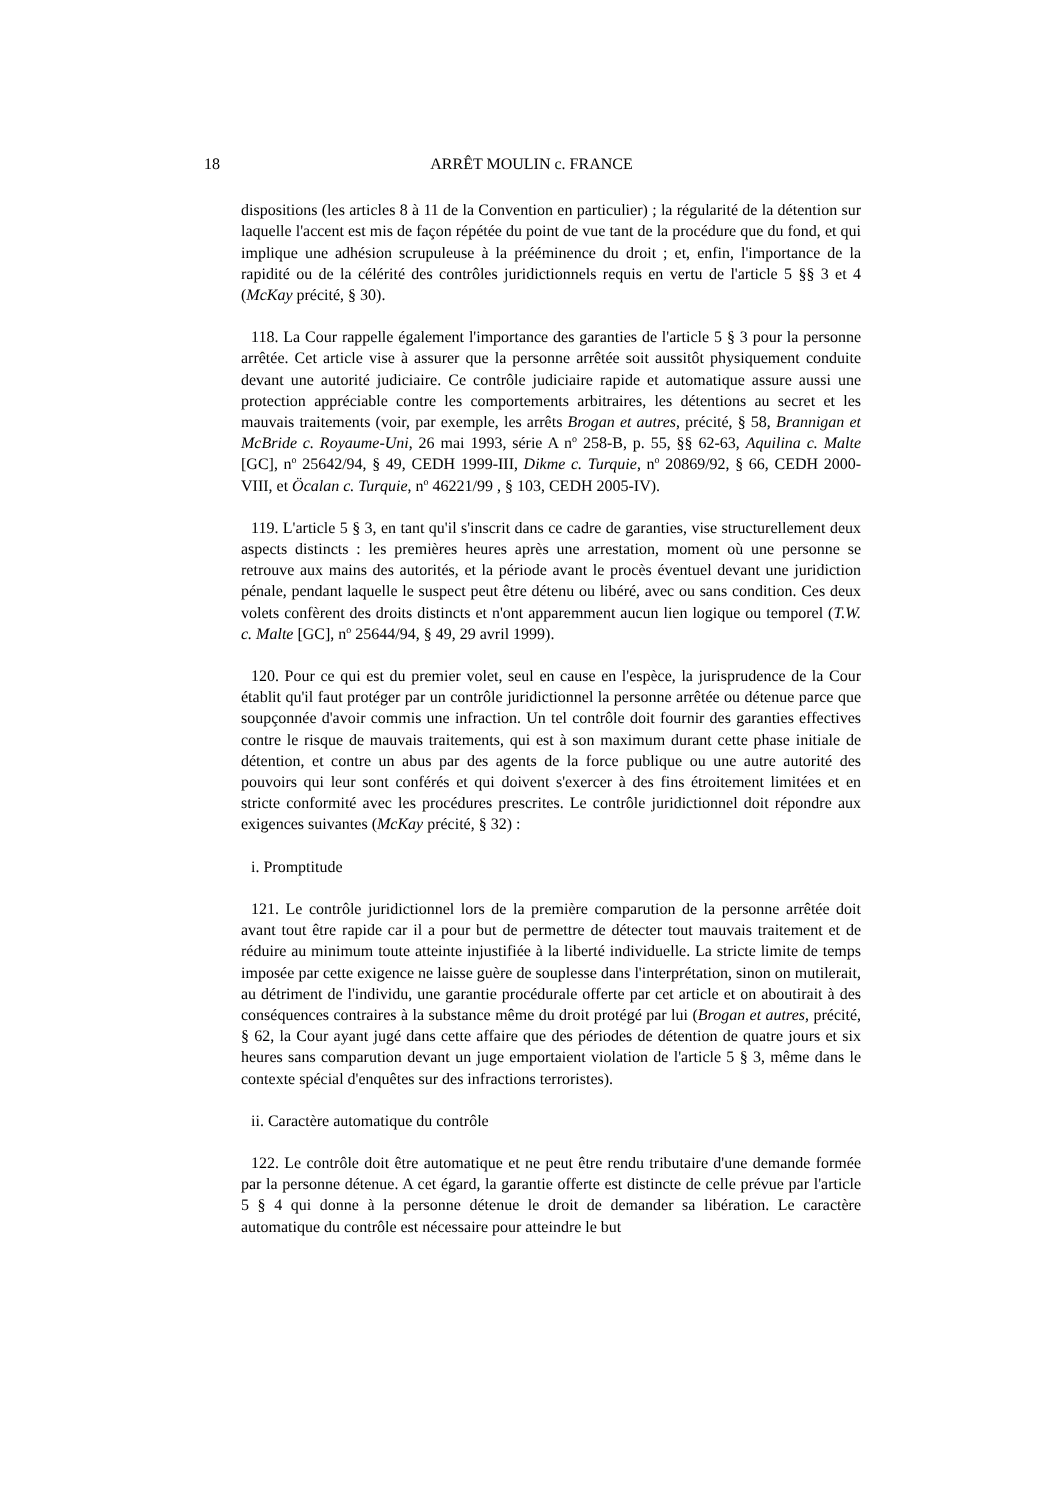18 ARRÊT MOULIN c. FRANCE
dispositions (les articles 8 à 11 de la Convention en particulier) ; la régularité de la détention sur laquelle l'accent est mis de façon répétée du point de vue tant de la procédure que du fond, et qui implique une adhésion scrupuleuse à la prééminence du droit ; et, enfin, l'importance de la rapidité ou de la célérité des contrôles juridictionnels requis en vertu de l'article 5 §§ 3 et 4 (McKay précité, § 30).
118. La Cour rappelle également l'importance des garanties de l'article 5 § 3 pour la personne arrêtée. Cet article vise à assurer que la personne arrêtée soit aussitôt physiquement conduite devant une autorité judiciaire. Ce contrôle judiciaire rapide et automatique assure aussi une protection appréciable contre les comportements arbitraires, les détentions au secret et les mauvais traitements (voir, par exemple, les arrêts Brogan et autres, précité, § 58, Brannigan et McBride c. Royaume-Uni, 26 mai 1993, série A n<sup>o</sup> 258-B, p. 55, §§ 62-63, Aquilina c. Malte [GC], n<sup>o</sup> 25642/94, § 49, CEDH 1999-III, Dikme c. Turquie, n<sup>o</sup> 20869/92, § 66, CEDH 2000-VIII, et Öcalan c. Turquie, n<sup>o</sup> 46221/99 , § 103, CEDH 2005-IV).
119. L'article 5 § 3, en tant qu'il s'inscrit dans ce cadre de garanties, vise structurellement deux aspects distincts : les premières heures après une arrestation, moment où une personne se retrouve aux mains des autorités, et la période avant le procès éventuel devant une juridiction pénale, pendant laquelle le suspect peut être détenu ou libéré, avec ou sans condition. Ces deux volets confèrent des droits distincts et n'ont apparemment aucun lien logique ou temporel (T.W. c. Malte [GC], n<sup>o</sup> 25644/94, § 49, 29 avril 1999).
120. Pour ce qui est du premier volet, seul en cause en l'espèce, la jurisprudence de la Cour établit qu'il faut protéger par un contrôle juridictionnel la personne arrêtée ou détenue parce que soupçonnée d'avoir commis une infraction. Un tel contrôle doit fournir des garanties effectives contre le risque de mauvais traitements, qui est à son maximum durant cette phase initiale de détention, et contre un abus par des agents de la force publique ou une autre autorité des pouvoirs qui leur sont conférés et qui doivent s'exercer à des fins étroitement limitées et en stricte conformité avec les procédures prescrites. Le contrôle juridictionnel doit répondre aux exigences suivantes (McKay précité, § 32) :
i. Promptitude
121. Le contrôle juridictionnel lors de la première comparution de la personne arrêtée doit avant tout être rapide car il a pour but de permettre de détecter tout mauvais traitement et de réduire au minimum toute atteinte injustifiée à la liberté individuelle. La stricte limite de temps imposée par cette exigence ne laisse guère de souplesse dans l'interprétation, sinon on mutilerait, au détriment de l'individu, une garantie procédurale offerte par cet article et on aboutirait à des conséquences contraires à la substance même du droit protégé par lui (Brogan et autres, précité, § 62, la Cour ayant jugé dans cette affaire que des périodes de détention de quatre jours et six heures sans comparution devant un juge emportaient violation de l'article 5 § 3, même dans le contexte spécial d'enquêtes sur des infractions terroristes).
ii. Caractère automatique du contrôle
122. Le contrôle doit être automatique et ne peut être rendu tributaire d'une demande formée par la personne détenue. A cet égard, la garantie offerte est distincte de celle prévue par l'article 5 § 4 qui donne à la personne détenue le droit de demander sa libération. Le caractère automatique du contrôle est nécessaire pour atteindre le but